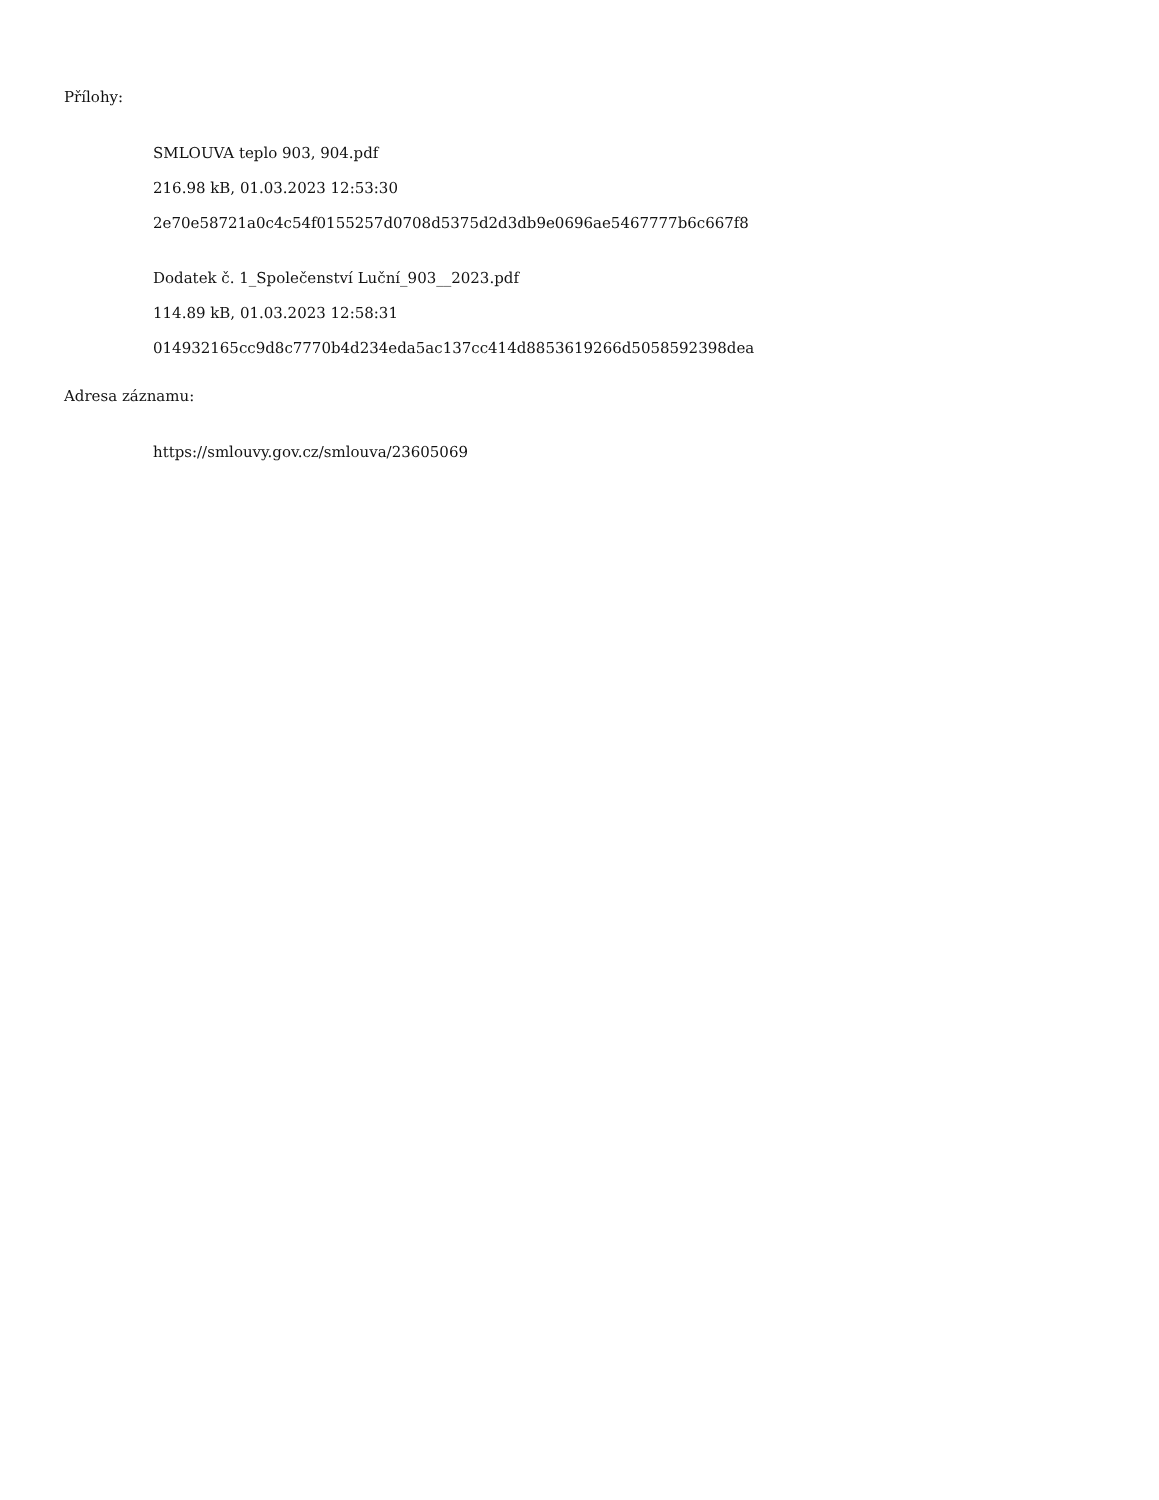Přílohy:
SMLOUVA teplo 903, 904.pdf
216.98 kB, 01.03.2023 12:53:30
2e70e58721a0c4c54f0155257d0708d5375d2d3db9e0696ae5467777b6c667f8
Dodatek č. 1_Společenství Luční_903__2023.pdf
114.89 kB, 01.03.2023 12:58:31
014932165cc9d8c7770b4d234eda5ac137cc414d8853619266d5058592398dea
Adresa záznamu:
https://smlouvy.gov.cz/smlouva/23605069